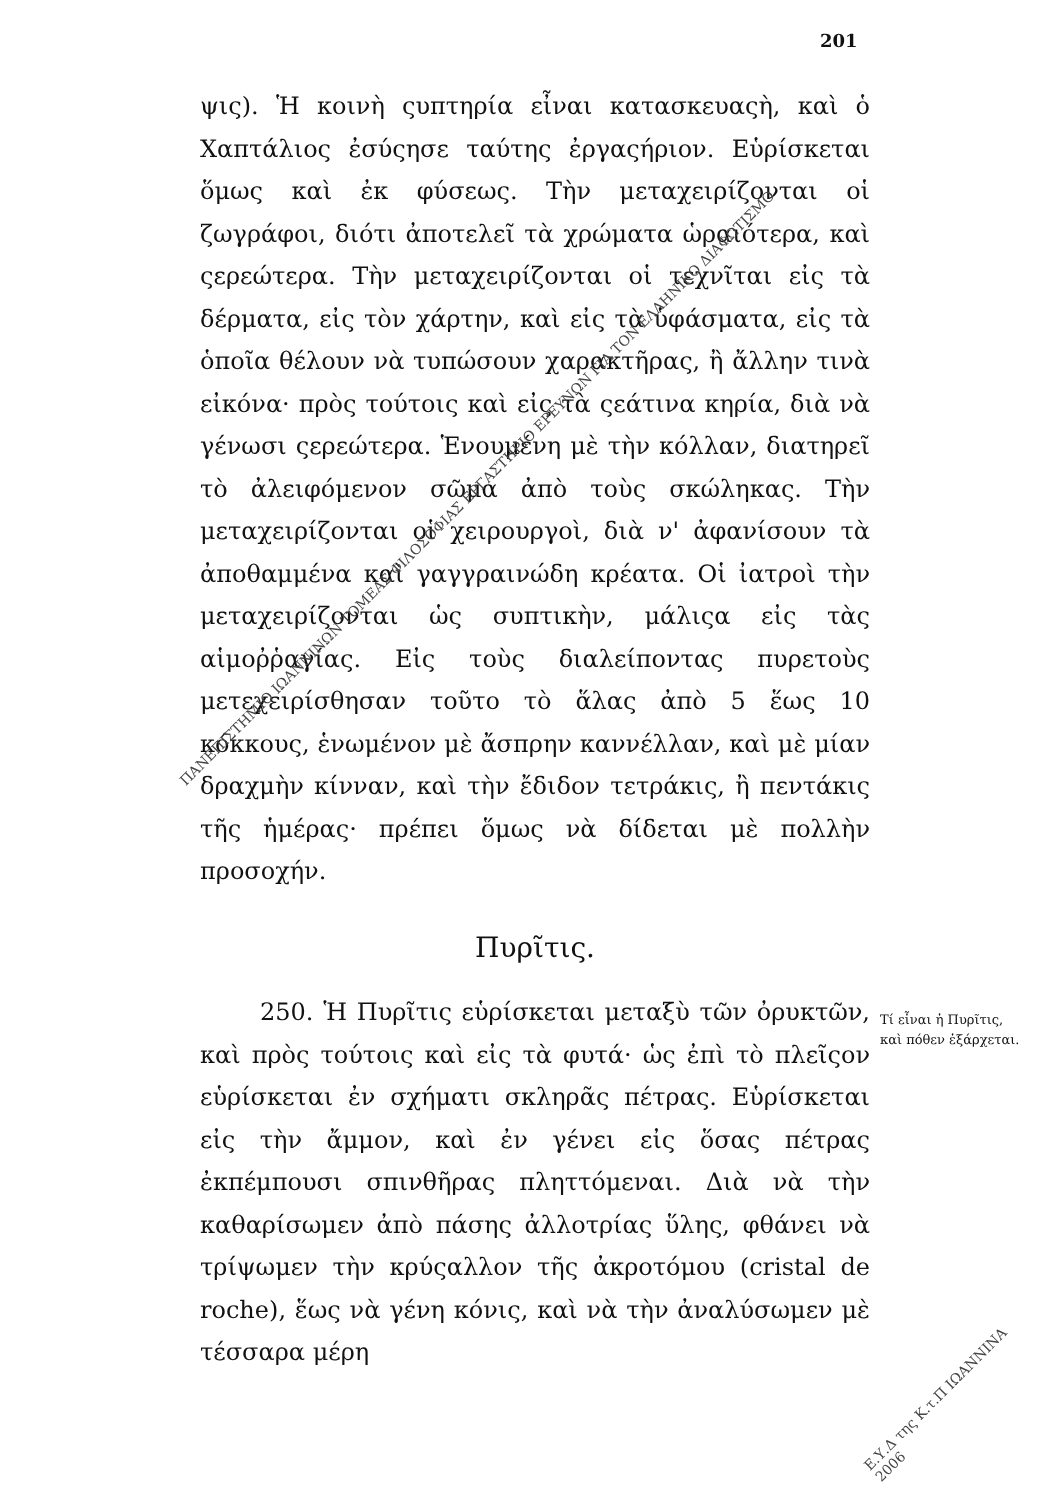201
ψις). Ἡ κοινὴ ςυπτηρία εἶναι κατασκευαςὴ, καὶ ὁ Χαπτάλιος ἐσύςησε ταύτης ἐργαςήριον. Εὑρίσκεται ὅμως καὶ ἐκ φύσεως. Τὴν μεταχειρίζονται οἱ ζωγράφοι, διότι ἀποτελεῖ τὰ χρώματα ὡραιότερα, καὶ ςερεώτερα. Τὴν μεταχειρίζονται οἱ τεχνῖται εἰς τὰ δέρματα, εἰς τὸν χάρτην, καὶ εἰς τὰ ὑφάσματα, εἰς τὰ ὁποῖα θέλουν νὰ τυπώσουν χαρακτῆρας, ἢ ἄλλην τινὰ εἰκόνα· πρὸς τούτοις καὶ εἰς τὰ ςεάτινα κηρία, διὰ νὰ γένωσι ςερεώτερα. Ἑνουμένη μὲ τὴν κόλλαν, διατηρεῖ τὸ ἀλειφόμενον σῶμα ἀπὸ τοὺς σκώληκας. Τὴν μεταχειρίζονται οἱ χειρουργοὶ, διὰ ν' ἀφανίσουν τὰ ἀποθαμμένα καὶ γαγγραινώδη κρέατα. Οἱ ἰατροὶ τὴν μεταχειρίζονται ὡς συπτικὴν, μάλιςα εἰς τὰς αἱμοῤῥαγίας. Εἰς τοὺς διαλείποντας πυρετοὺς μετεχειρίσθησαν τοῦτο τὸ ἅλας ἀπὸ 5 ἕως 10 κόκκους, ἑνωμένον μὲ ἄσπρην καννέλλαν, καὶ μὲ μίαν δραχμὴν κίνναν, καὶ τὴν ἔδιδον τετράκις, ἢ πεντάκις τῆς ἡμέρας· πρέπει ὅμως νὰ δίδεται μὲ πολλὴν προσοχήν.
Πυρῖτις.
250. Ἡ Πυρῖτις εὑρίσκεται μεταξὺ τῶν ὀρυκτῶν, καὶ πρὸς τούτοις καὶ εἰς τὰ φυτά· ὡς ἐπὶ τὸ πλεῖςον εὑρίσκεται ἐν σχήματι σκληρᾶς πέτρας. Εὑρίσκεται εἰς τὴν ἄμμον, καὶ ἐν γένει εἰς ὅσας πέτρας ἐκπέμπουσι σπινθῆρας πληττόμεναι. Διὰ νὰ τὴν καθαρίσωμεν ἀπὸ πάσης ἀλλοτρίας ὕλης, φθάνει νὰ τρίψωμεν τὴν κρύςαλλον τῆς ἀκροτόμου (cristal de roche), ἕως νὰ γένη κόνις, καὶ νὰ τὴν ἀναλύσωμεν μὲ τέσσαρα μέρη
Τί εἶναι ἡ Πυρῖτις, καὶ πόθεν ἐξάρχεται.
ΠΑΝΕΠΙΣΤΗΜΙΟ ΙΩΑΝΝΙΝΩΝ ΤΟΜΕΑΣ ΦΙΛΟΣΟΦΙΑΣ ΕΡΓΑΣΤΗΡΙΟ ΕΡΕΥΝΩΝ ΓΙΑ ΤΟΝ ΕΛΛΗΝΙΚΟ ΔΙΑΦΩΤΙΣΜΟ
Ε.Υ.Δ της Κ.τ.Π ΙΩΑΝΝΙΝΑ 2006